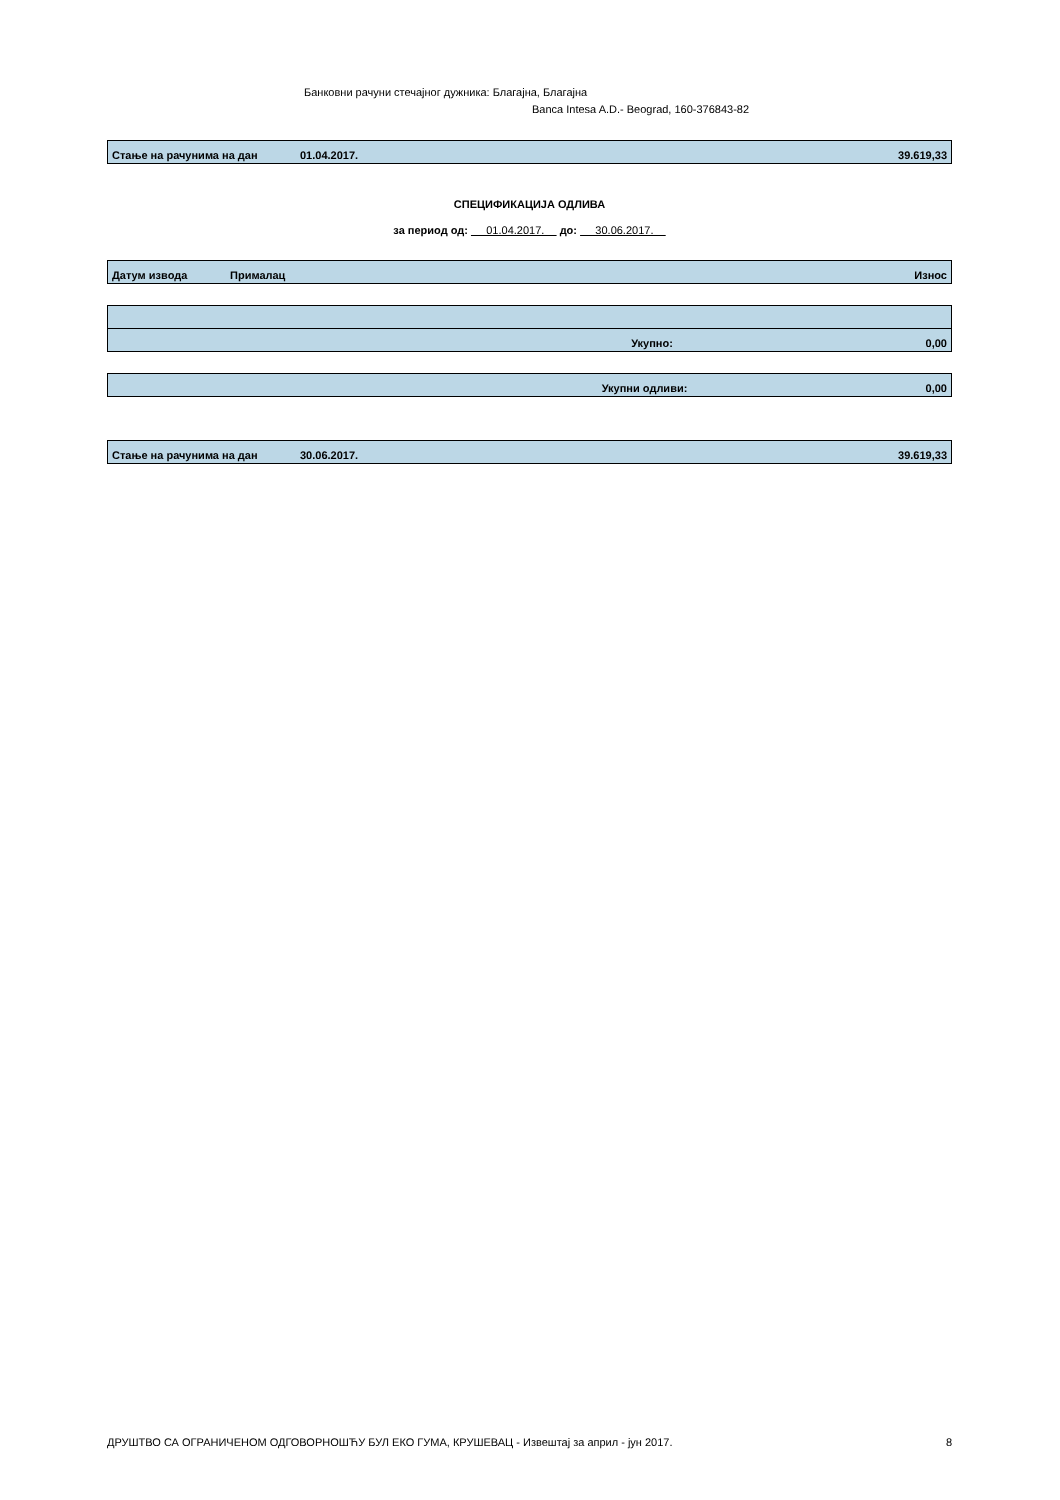Банковни рачуни стечајног дужника: Благајна, Благајна
Banca Intesa A.D.- Beograd, 160-376843-82
| Стање на рачунима на дан | 01.04.2017. | 39.619,33 |
СПЕЦИФИКАЦИЈА ОДЛИВА
за период од: 01.04.2017. до: 30.06.2017.
| | Датум извода | Прималац | Износ |
| Укупно: | 0,00 |
| Укупни одливи: | 0,00 |
| Стање на рачунима на дан | 30.06.2017. | 39.619,33 |
ДРУШТВО СА ОГРАНИЧЕНОМ ОДГОВОРНОШЋУ БУЛ ЕКО ГУМА, КРУШЕВАЦ - Извештај за април - јун 2017. 8